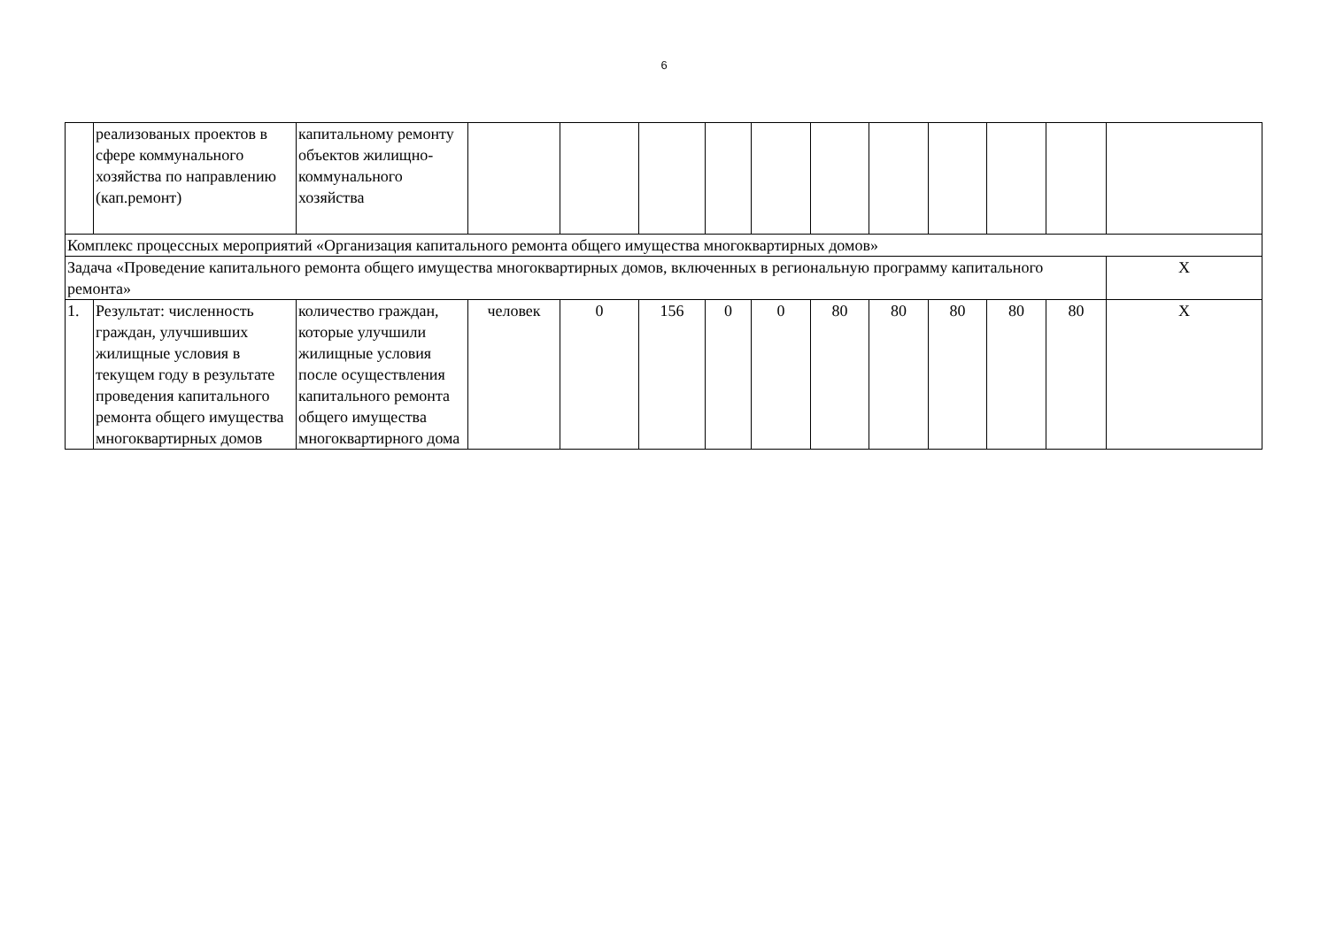6
| | реализованых проектов в сфере коммунального хозяйства по направлению (кап.ремонт) | капитальному ремонту объектов жилищно-коммунального хозяйства | | | | | | | | | | | |
| Комплекс процессных мероприятий «Организация капитального ремонта общего имущества многоквартирных домов» | | | | | | | | | | | | | |
| Задача «Проведение капитального ремонта общего имущества многоквартирных домов, включенных в региональную программу капитального ремонта» | | | | | | | | | | | | | Х |
| 1. | Результат: численность граждан, улучшивших жилищные условия в текущем году в результате проведения капитального ремонта общего имущества многоквартирных домов | количество граждан, которые улучшили жилищные условия после осуществления капитального ремонта общего имущества многоквартирного дома | человек | 0 | 156 | 0 | 0 | 80 | 80 | 80 | 80 | 80 | Х |